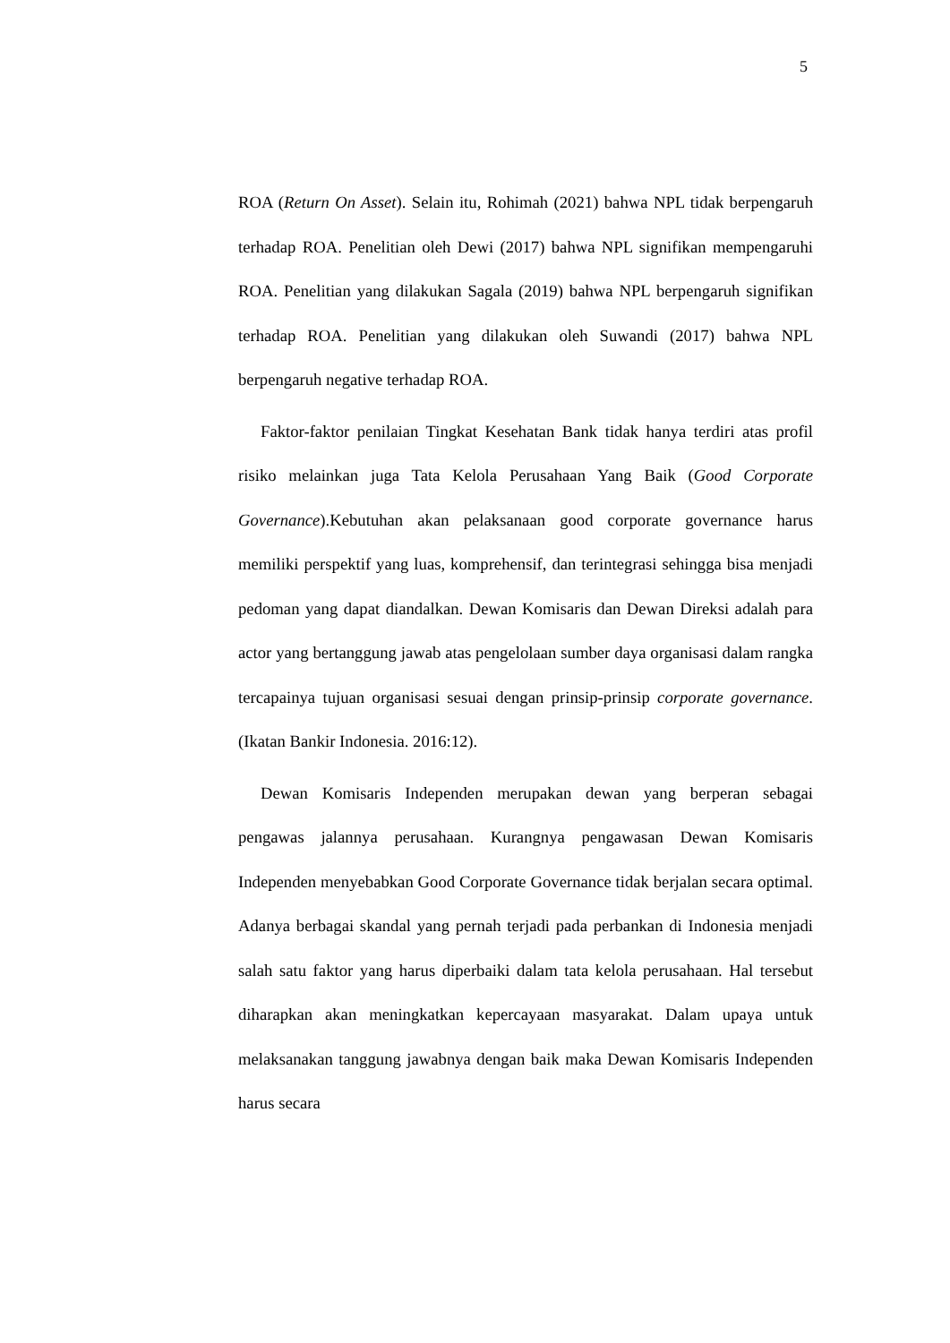5
ROA (Return On Asset). Selain itu, Rohimah (2021) bahwa NPL tidak berpengaruh terhadap ROA. Penelitian oleh Dewi (2017) bahwa NPL signifikan mempengaruhi ROA. Penelitian yang dilakukan Sagala (2019) bahwa NPL berpengaruh signifikan terhadap ROA. Penelitian yang dilakukan oleh Suwandi (2017) bahwa NPL berpengaruh negative terhadap ROA.
Faktor-faktor penilaian Tingkat Kesehatan Bank tidak hanya terdiri atas profil risiko melainkan juga Tata Kelola Perusahaan Yang Baik (Good Corporate Governance).Kebutuhan akan pelaksanaan good corporate governance harus memiliki perspektif yang luas, komprehensif, dan terintegrasi sehingga bisa menjadi pedoman yang dapat diandalkan. Dewan Komisaris dan Dewan Direksi adalah para actor yang bertanggung jawab atas pengelolaan sumber daya organisasi dalam rangka tercapainya tujuan organisasi sesuai dengan prinsip-prinsip corporate governance. (Ikatan Bankir Indonesia. 2016:12).
Dewan Komisaris Independen merupakan dewan yang berperan sebagai pengawas jalannya perusahaan. Kurangnya pengawasan Dewan Komisaris Independen menyebabkan Good Corporate Governance tidak berjalan secara optimal. Adanya berbagai skandal yang pernah terjadi pada perbankan di Indonesia menjadi salah satu faktor yang harus diperbaiki dalam tata kelola perusahaan. Hal tersebut diharapkan akan meningkatkan kepercayaan masyarakat. Dalam upaya untuk melaksanakan tanggung jawabnya dengan baik maka Dewan Komisaris Independen harus secara